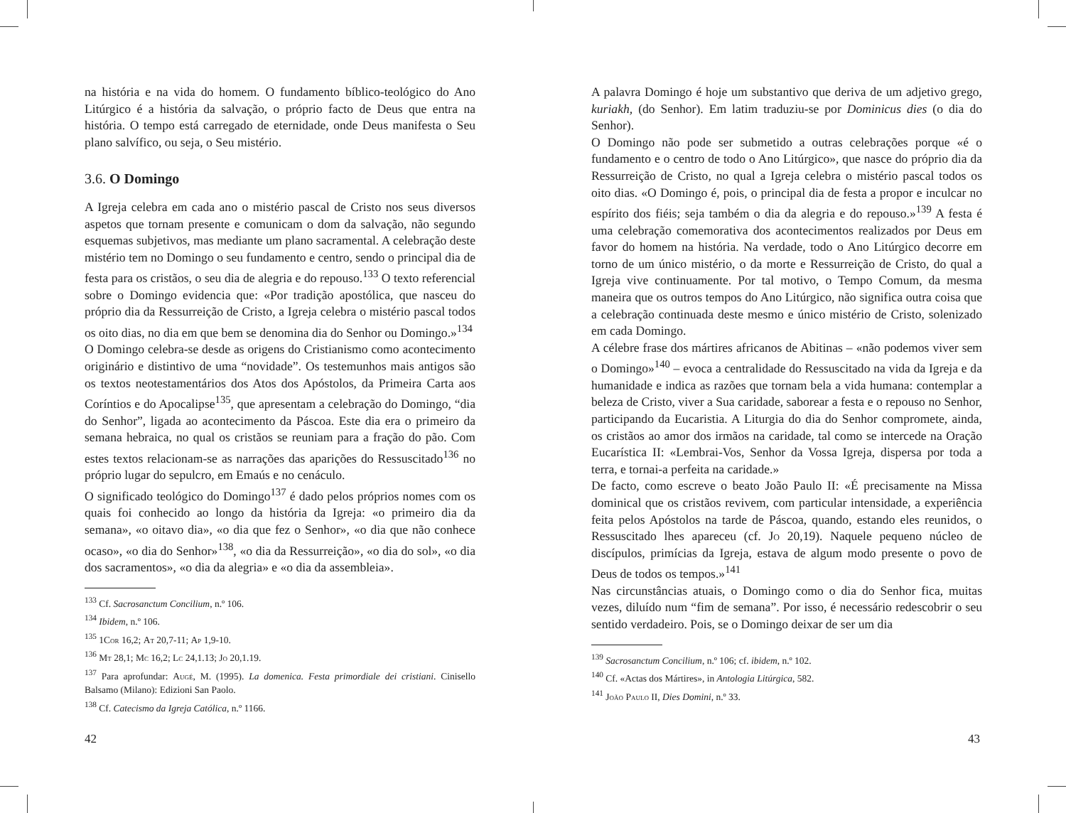na história e na vida do homem. O fundamento bíblico-teológico do Ano Litúrgico é a história da salvação, o próprio facto de Deus que entra na história. O tempo está carregado de eternidade, onde Deus manifesta o Seu plano salvífico, ou seja, o Seu mistério.
3.6. O Domingo
A Igreja celebra em cada ano o mistério pascal de Cristo nos seus diversos aspetos que tornam presente e comunicam o dom da salvação, não segundo esquemas subjetivos, mas mediante um plano sacramental. A celebração deste mistério tem no Domingo o seu fundamento e centro, sendo o principal dia de festa para os cristãos, o seu dia de alegria e do repouso.<sup>133</sup> O texto referencial sobre o Domingo evidencia que: «Por tradição apostólica, que nasceu do próprio dia da Ressurreição de Cristo, a Igreja celebra o mistério pascal todos os oito dias, no dia em que bem se denomina dia do Senhor ou Domingo.»<sup>134</sup>
O Domingo celebra-se desde as origens do Cristianismo como acontecimento originário e distintivo de uma “novidade”. Os testemunhos mais antigos são os textos neotestamentários dos Atos dos Apóstolos, da Primeira Carta aos Coríntios e do Apocalipse<sup>135</sup>, que apresentam a celebração do Domingo, “dia do Senhor”, ligada ao acontecimento da Páscoa. Este dia era o primeiro da semana hebraica, no qual os cristãos se reuniam para a fração do pão. Com estes textos relacionam-se as narrações das aparições do Ressuscitado<sup>136</sup> no próprio lugar do sepulcro, em Emaús e no cenáculo.
O significado teológico do Domingo<sup>137</sup> é dado pelos próprios nomes com os quais foi conhecido ao longo da história da Igreja: «o primeiro dia da semana», «o oitavo dia», «o dia que fez o Senhor», «o dia que não conhece ocaso», «o dia do Senhor»<sup>138</sup>, «o dia da Ressurreição», «o dia do sol», «o dia dos sacramentos», «o dia da alegria» e «o dia da assembleia».
<sup>133</sup> Cf. Sacrosanctum Concilium, n.º 106.
<sup>134</sup> Ibidem, n.º 106.
<sup>135</sup> 1Cor 16,2; At 20,7-11; Ap 1,9-10.
<sup>136</sup> Mt 28,1; Mc 16,2; Lc 24,1.13; Jo 20,1.19.
<sup>137</sup> Para aprofundar: Augé, M. (1995). La domenica. Festa primordiale dei cristiani. Cinisello Balsamo (Milano): Edizioni San Paolo.
<sup>138</sup> Cf. Catecismo da Igreja Católica, n.º 1166.
42
A palavra Domingo é hoje um substantivo que deriva de um adjetivo grego, kuriakh, (do Senhor). Em latim traduziu-se por Dominicus dies (o dia do Senhor).
O Domingo não pode ser submetido a outras celebrações porque «é o fundamento e o centro de todo o Ano Litúrgico», que nasce do próprio dia da Ressurreição de Cristo, no qual a Igreja celebra o mistério pascal todos os oito dias. «O Domingo é, pois, o principal dia de festa a propor e inculcar no espírito dos fiéis; seja também o dia da alegria e do repouso.»<sup>139</sup> A festa é uma celebração comemorativa dos acontecimentos realizados por Deus em favor do homem na história. Na verdade, todo o Ano Litúrgico decorre em torno de um único mistério, o da morte e Ressurreição de Cristo, do qual a Igreja vive continuamente. Por tal motivo, o Tempo Comum, da mesma maneira que os outros tempos do Ano Litúrgico, não significa outra coisa que a celebração continuada deste mesmo e único mistério de Cristo, solenizado em cada Domingo.
A célebre frase dos mártires africanos de Abitinas – «não podemos viver sem o Domingo»<sup>140</sup> – evoca a centralidade do Ressuscitado na vida da Igreja e da humanidade e indica as razões que tornam bela a vida humana: contemplar a beleza de Cristo, viver a Sua caridade, saborear a festa e o repouso no Senhor, participando da Eucaristia. A Liturgia do dia do Senhor compromete, ainda, os cristãos ao amor dos irmãos na caridade, tal como se intercede na Oração Eucarística II: «Lembrai-Vos, Senhor da Vossa Igreja, dispersa por toda a terra, e tornai-a perfeita na caridade.»
De facto, como escreve o beato João Paulo II: «É precisamente na Missa dominical que os cristãos revivem, com particular intensidade, a experiência feita pelos Apóstolos na tarde de Páscoa, quando, estando eles reunidos, o Ressuscitado lhes apareceu (cf. Jo 20,19). Naquele pequeno núcleo de discípulos, primícias da Igreja, estava de algum modo presente o povo de Deus de todos os tempos.»<sup>141</sup>
Nas circunstâncias atuais, o Domingo como o dia do Senhor fica, muitas vezes, diluído num “fim de semana”. Por isso, é necessário redescobrir o seu sentido verdadeiro. Pois, se o Domingo deixar de ser um dia
<sup>139</sup> Sacrosanctum Concilium, n.º 106; cf. ibidem, n.º 102.
<sup>140</sup> Cf. «Actas dos Mártires», in Antologia Litúrgica, 582.
<sup>141</sup> João Paulo II, Dies Domini, n.º 33.
43